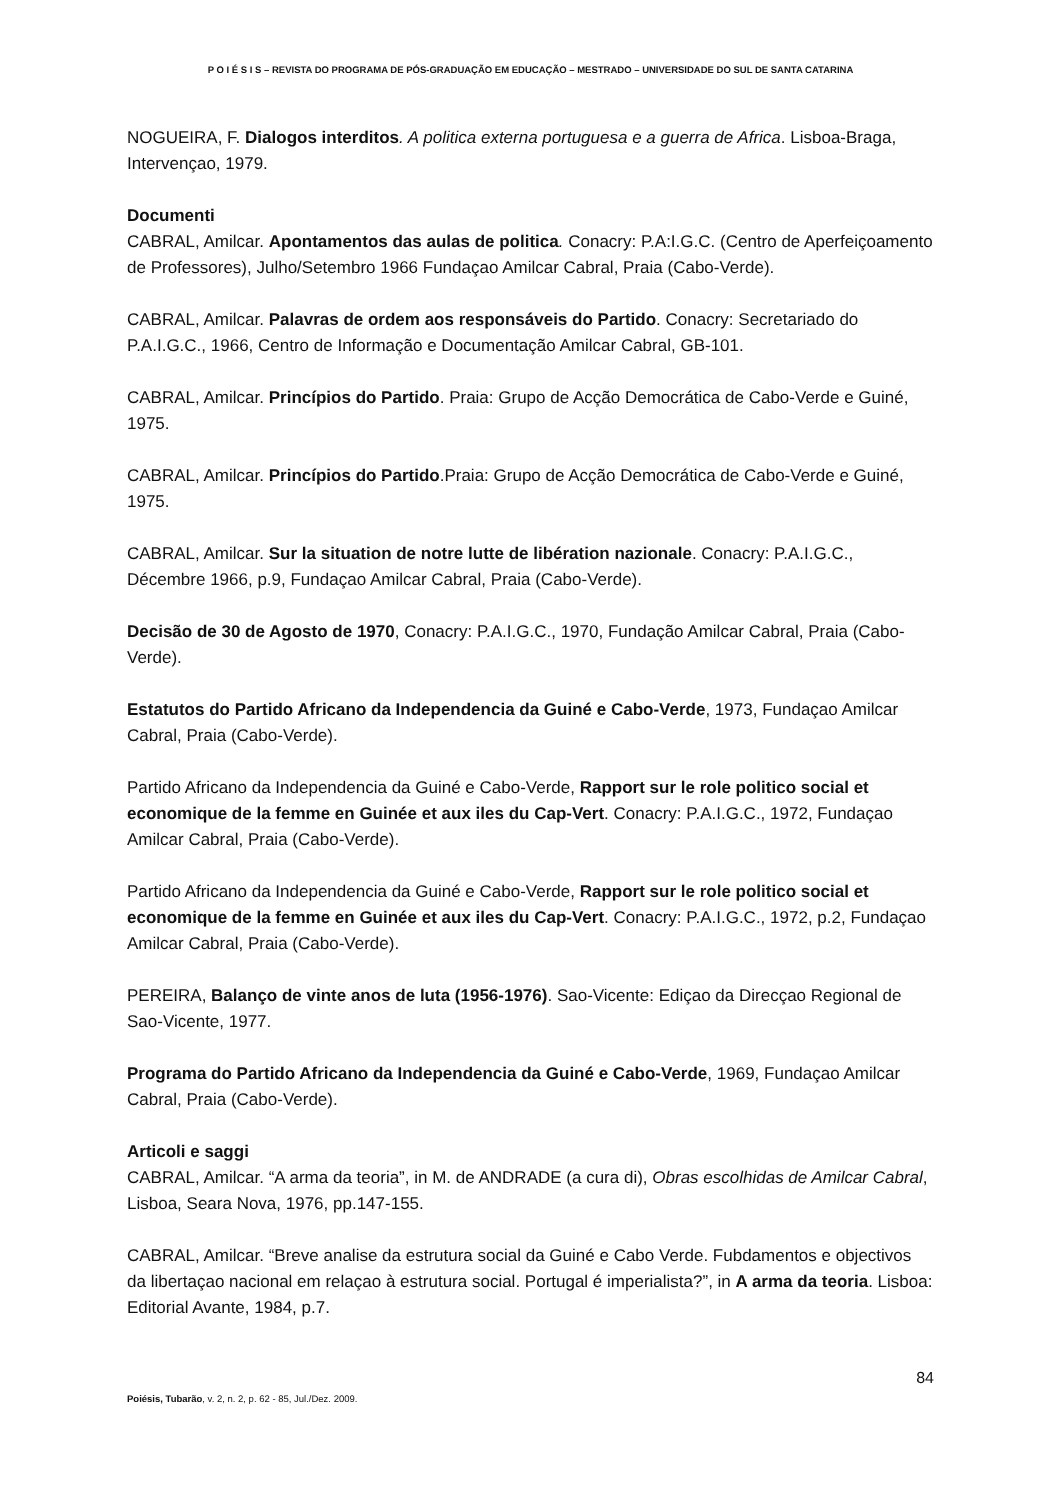P O I É S I S – REVISTA DO PROGRAMA DE PÓS-GRADUAÇÃO EM EDUCAÇÃO – MESTRADO – UNIVERSIDADE DO SUL DE SANTA CATARINA
NOGUEIRA, F. Dialogos interditos. A politica externa portuguesa e a guerra de Africa. Lisboa-Braga, Intervençao, 1979.
Documenti
CABRAL, Amilcar. Apontamentos das aulas de politica. Conacry: P.A:I.G.C. (Centro de Aperfeiçoamento de Professores), Julho/Setembro 1966 Fundaçao Amilcar Cabral, Praia (Cabo-Verde).
CABRAL, Amilcar. Palavras de ordem aos responsáveis do Partido. Conacry: Secretariado do P.A.I.G.C., 1966, Centro de Informação e Documentação Amilcar Cabral, GB-101.
CABRAL, Amilcar. Princípios do Partido. Praia: Grupo de Acção Democrática de Cabo-Verde e Guiné, 1975.
CABRAL, Amilcar. Princípios do Partido.Praia: Grupo de Acção Democrática de Cabo-Verde e Guiné, 1975.
CABRAL, Amilcar. Sur la situation de notre lutte de libération nazionale. Conacry: P.A.I.G.C., Décembre 1966, p.9, Fundaçao Amilcar Cabral, Praia (Cabo-Verde).
Decisão de 30 de Agosto de 1970, Conacry: P.A.I.G.C., 1970, Fundação Amilcar Cabral, Praia (Cabo-Verde).
Estatutos do Partido Africano da Independencia da Guiné e Cabo-Verde, 1973, Fundaçao Amilcar Cabral, Praia (Cabo-Verde).
Partido Africano da Independencia da Guiné e Cabo-Verde, Rapport sur le role politico social et economique de la femme en Guinée et aux iles du Cap-Vert. Conacry: P.A.I.G.C., 1972, Fundaçao Amilcar Cabral, Praia (Cabo-Verde).
Partido Africano da Independencia da Guiné e Cabo-Verde, Rapport sur le role politico social et economique de la femme en Guinée et aux iles du Cap-Vert. Conacry: P.A.I.G.C., 1972, p.2, Fundaçao Amilcar Cabral, Praia (Cabo-Verde).
PEREIRA, Balanço de vinte anos de luta (1956-1976). Sao-Vicente: Ediçao da Direcçao Regional de Sao-Vicente, 1977.
Programa do Partido Africano da Independencia da Guiné e Cabo-Verde, 1969, Fundaçao Amilcar Cabral, Praia (Cabo-Verde).
Articoli e saggi
CABRAL, Amilcar. “A arma da teoria”, in M. de ANDRADE (a cura di), Obras escolhidas de Amilcar Cabral, Lisboa, Seara Nova, 1976, pp.147-155.
CABRAL, Amilcar. “Breve analise da estrutura social da Guiné e Cabo Verde. Fubdamentos e objectivos da libertaçao nacional em relaçao à estrutura social. Portugal é imperialista?”, in A arma da teoria. Lisboa: Editorial Avante, 1984, p.7.
84
Poiésis, Tubarão, v. 2, n. 2, p. 62 - 85, Jul./Dez. 2009.